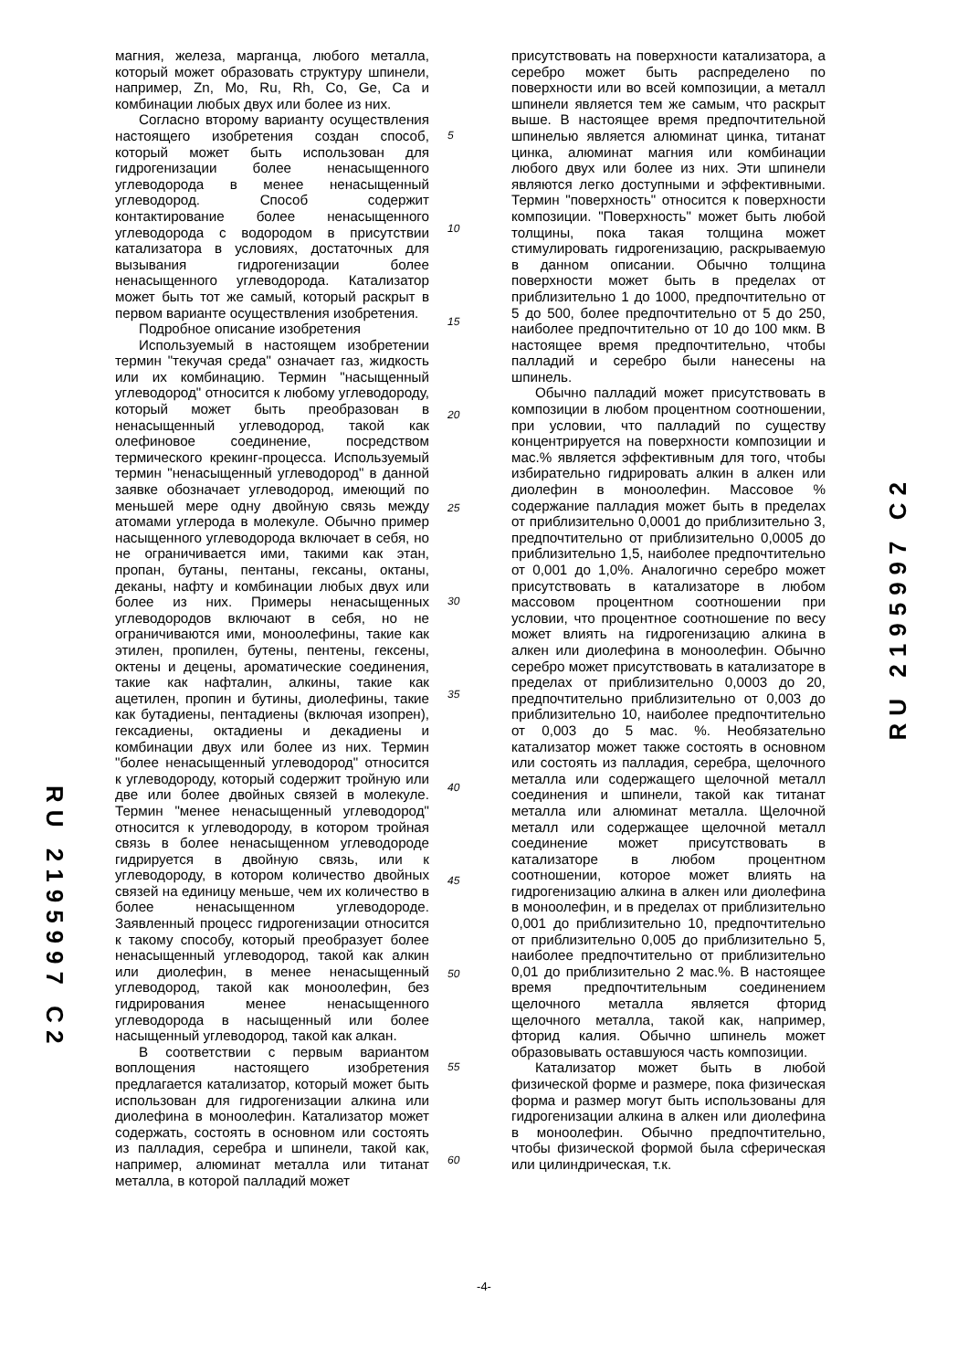магния, железа, марганца, любого металла, который может образовать структуру шпинели, например, Zn, Mo, Ru, Rh, Co, Ge, Ca и комбинации любых двух или более из них.
Согласно второму варианту осуществления настоящего изобретения создан способ, который может быть использован для гидрогенизации более ненасыщенного углеводорода в менее ненасыщенный углеводород. Способ содержит контактирование более ненасыщенного углеводорода с водородом в присутствии катализатора в условиях, достаточных для вызывания гидрогенизации более ненасыщенного углеводорода. Катализатор может быть тот же самый, который раскрыт в первом варианте осуществления изобретения.
Подробное описание изобретения
Используемый в настоящем изобретении термин "текучая среда" означает газ, жидкость или их комбинацию. Термин "насыщенный углеводород" относится к любому углеводороду, который может быть преобразован в ненасыщенный углеводород, такой как олефиновое соединение, посредством термического крекинг-процесса. Используемый термин "ненасыщенный углеводород" в данной заявке обозначает углеводород, имеющий по меньшей мере одну двойную связь между атомами углерода в молекуле. Обычно пример насыщенного углеводорода включает в себя, но не ограничивается ими, такими как этан, пропан, бутаны, пентаны, гексаны, октаны, деканы, нафту и комбинации любых двух или более из них. Примеры ненасыщенных углеводородов включают в себя, но не ограничиваются ими, моноолефины, такие как этилен, пропилен, бутены, пентены, гексены, октены и децены, ароматические соединения, такие как нафталин, алкины, такие как ацетилен, пропин и бутины, диолефины, такие как бутадиены, пентадиены (включая изопрен), гексадиены, октадиены и декадиены и комбинации двух или более из них. Термин "более ненасыщенный углеводород" относится к углеводороду, который содержит тройную или две или более двойных связей в молекуле. Термин "менее ненасыщенный углеводород" относится к углеводороду, в котором тройная связь в более ненасыщенном углеводороде гидрируется в двойную связь, или к углеводороду, в котором количество двойных связей на единицу меньше, чем их количество в более ненасыщенном углеводороде. Заявленный процесс гидрогенизации относится к такому способу, который преобразует более ненасыщенный углеводород, такой как алкин или диолефин, в менее ненасыщенный углеводород, такой как моноолефин, без гидрирования менее ненасыщенного углеводорода в насыщенный или более насыщенный углеводород, такой как алкан.
В соответствии с первым вариантом воплощения настоящего изобретения предлагается катализатор, который может быть использован для гидрогенизации алкина или диолефина в моноолефин. Катализатор может содержать, состоять в основном или состоять из палладия, серебра и шпинели, такой как, например, алюминат металла или титанат металла, в которой палладий может
5
10
15
20
25
30
35
40
45
50
55
60
присутствовать на поверхности катализатора, а серебро может быть распределено по поверхности или во всей композиции, а металл шпинели является тем же самым, что раскрыт выше. В настоящее время предпочтительной шпинелью является алюминат цинка, титанат цинка, алюминат магния или комбинации любого двух или более из них. Эти шпинели являются легко доступными и эффективными. Термин "поверхность" относится к поверхности композиции. "Поверхность" может быть любой толщины, пока такая толщина может стимулировать гидрогенизацию, раскрываемую в данном описании. Обычно толщина поверхности может быть в пределах от приблизительно 1 до 1000, предпочтительно от 5 до 500, более предпочтительно от 5 до 250, наиболее предпочтительно от 10 до 100 мкм. В настоящее время предпочтительно, чтобы палладий и серебро были нанесены на шпинель.
Обычно палладий может присутствовать в композиции в любом процентном соотношении, при условии, что палладий по существу концентрируется на поверхности композиции и мас.% является эффективным для того, чтобы избирательно гидрировать алкин в алкен или диолефин в моноолефин. Массовое % содержание палладия может быть в пределах от приблизительно 0,0001 до приблизительно 3, предпочтительно от приблизительно 0,0005 до приблизительно 1,5, наиболее предпочтительно от 0,001 до 1,0%. Аналогично серебро может присутствовать в катализаторе в любом массовом процентном соотношении при условии, что процентное соотношение по весу может влиять на гидрогенизацию алкина в алкен или диолефина в моноолефин. Обычно серебро может присутствовать в катализаторе в пределах от приблизительно 0,0003 до 20, предпочтительно приблизительно от 0,003 до приблизительно 10, наиболее предпочтительно от 0,003 до 5 мас. %. Необязательно катализатор может также состоять в основном или состоять из палладия, серебра, щелочного металла или содержащего щелочной металл соединения и шпинели, такой как титанат металла или алюминат металла. Щелочной металл или содержащее щелочной металл соединение может присутствовать в катализаторе в любом процентном соотношении, которое может влиять на гидрогенизацию алкина в алкен или диолефина в моноолефин, и в пределах от приблизительно 0,001 до приблизительно 10, предпочтительно от приблизительно 0,005 до приблизительно 5, наиболее предпочтительно от приблизительно 0,01 до приблизительно 2 мас.%. В настоящее время предпочтительным соединением щелочного металла является фторид щелочного металла, такой как, например, фторид калия. Обычно шпинель может образовывать оставшуюся часть композиции.
Катализатор может быть в любой физической форме и размере, пока физическая форма и размер могут быть использованы для гидрогенизации алкина в алкен или диолефина в моноолефин. Обычно предпочтительно, чтобы физической формой была сферическая или цилиндрическая, т.к.
RU 2195997 C2
RU 2195997 C2
-4-